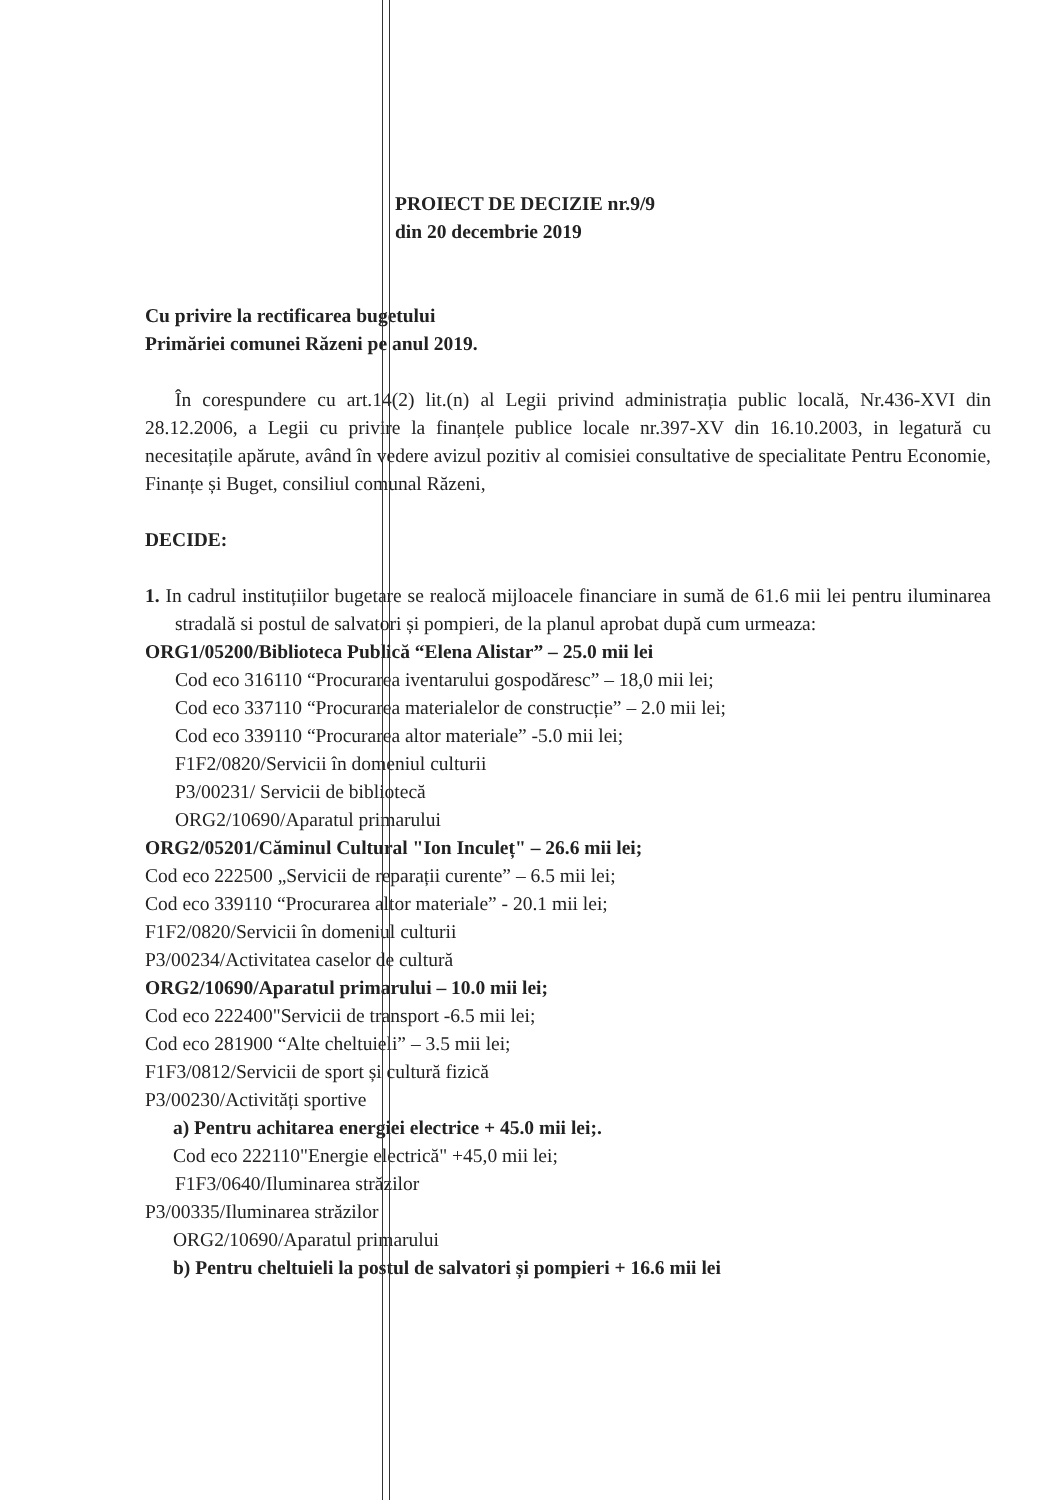PROIECT DE DECIZIE nr.9/9
din 20 decembrie 2019
Cu privire la rectificarea bugetului
Primăriei comunei Răzeni pe anul 2019.
În corespundere cu art.14(2) lit.(n) al Legii privind administrația public locală, Nr.436-XVI din 28.12.2006, a Legii cu privire la finanțele publice locale nr.397-XV din 16.10.2003, in legatură cu necesitațile apărute, având în vedere avizul pozitiv al comisiei consultative de specialitate Pentru Economie, Finanțe și Buget, consiliul comunal Răzeni,
DECIDE:
1. In cadrul instituțiilor bugetare se realocă mijloacele financiare in sumă de 61.6 mii lei pentru iluminarea stradală si postul de salvatori și pompieri, de la planul aprobat după cum urmeaza:
ORG1/05200/Biblioteca Publică “Elena Alistar” – 25.0 mii lei
Cod eco 316110 “Procurarea iventarului gospodăresc” – 18,0 mii lei;
Cod eco 337110 “Procurarea materialelor de construcție” – 2.0 mii lei;
Cod eco 339110 “Procurarea altor materiale” -5.0 mii lei;
F1F2/0820/Servicii în domeniul culturii
P3/00231/ Servicii de bibliotecă
ORG2/10690/Aparatul primarului
ORG2/05201/Căminul Cultural "Ion Inculeț" – 26.6 mii lei;
Cod eco 222500 „Servicii de reparații curente” – 6.5 mii lei;
Cod eco 339110 “Procurarea altor materiale” - 20.1 mii lei;
F1F2/0820/Servicii în domeniul culturii
P3/00234/Activitatea caselor de cultură
ORG2/10690/Aparatul primarului – 10.0 mii lei;
Cod eco 222400"Servicii de transport -6.5 mii lei;
Cod eco 281900 “Alte cheltuieli” – 3.5 mii lei;
F1F3/0812/Servicii de sport și cultură fizică
P3/00230/Activități sportive
a) Pentru achitarea energiei electrice + 45.0 mii lei;.
Cod eco 222110"Energie electrică" +45,0 mii lei;
F1F3/0640/Iluminarea străzilor
P3/00335/Iluminarea străzilor
ORG2/10690/Aparatul primarului
b) Pentru cheltuieli la postul de salvatori și pompieri + 16.6 mii lei